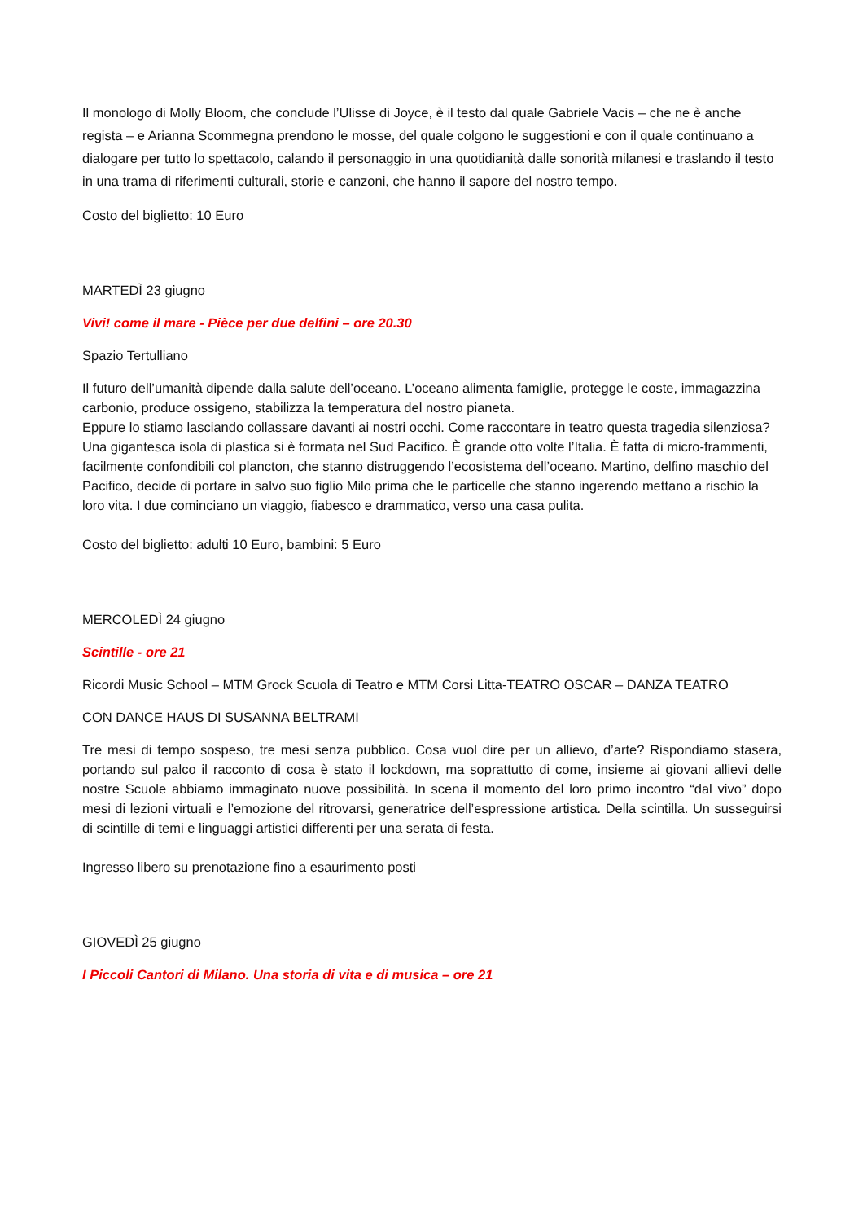Il monologo di Molly Bloom, che conclude l’Ulisse di Joyce, è il testo dal quale Gabriele Vacis – che ne è anche regista – e Arianna Scommegna prendono le mosse, del quale colgono le suggestioni e con il quale continuano a dialogare per tutto lo spettacolo, calando il personaggio in una quotidianità dalle sonorità milanesi e traslando il testo in una trama di riferimenti culturali, storie e canzoni, che hanno il sapore del nostro tempo.
Costo del biglietto: 10 Euro
MARTEDÌ 23 giugno
Vivi! come il mare - Pièce per due delfini – ore 20.30
Spazio Tertulliano
Il futuro dell’umanità dipende dalla salute dell’oceano. L’oceano alimenta famiglie, protegge le coste, immagazzina carbonio, produce ossigeno, stabilizza la temperatura del nostro pianeta.
Eppure lo stiamo lasciando collassare davanti ai nostri occhi. Come raccontare in teatro questa tragedia silenziosa? Una gigantesca isola di plastica si è formata nel Sud Pacifico. È grande otto volte l’Italia. È fatta di micro-frammenti, facilmente confondibili col plancton, che stanno distruggendo l’ecosistema dell’oceano. Martino, delfino maschio del Pacifico, decide di portare in salvo suo figlio Milo prima che le particelle che stanno ingerendo mettano a rischio la loro vita. I due cominciano un viaggio, fiabesco e drammatico, verso una casa pulita.
Costo del biglietto: adulti 10 Euro, bambini: 5 Euro
MERCOLEDÌ 24 giugno
Scintille - ore 21
Ricordi Music School – MTM Grock Scuola di Teatro e MTM Corsi Litta-TEATRO OSCAR – DANZA TEATRO
CON DANCE HAUS DI SUSANNA BELTRAMI
Tre mesi di tempo sospeso, tre mesi senza pubblico. Cosa vuol dire per un allievo, d’arte? Rispondiamo stasera, portando sul palco il racconto di cosa è stato il lockdown, ma soprattutto di come, insieme ai giovani allievi delle nostre Scuole abbiamo immaginato nuove possibilità. In scena il momento del loro primo incontro “dal vivo” dopo mesi di lezioni virtuali e l’emozione del ritrovarsi, generatrice dell’espressione artistica. Della scintilla. Un susseguirsi di scintille di temi e linguaggi artistici differenti per una serata di festa.
Ingresso libero su prenotazione fino a esaurimento posti
GIOVEDÌ 25 giugno
I Piccoli Cantori di Milano. Una storia di vita e di musica – ore 21